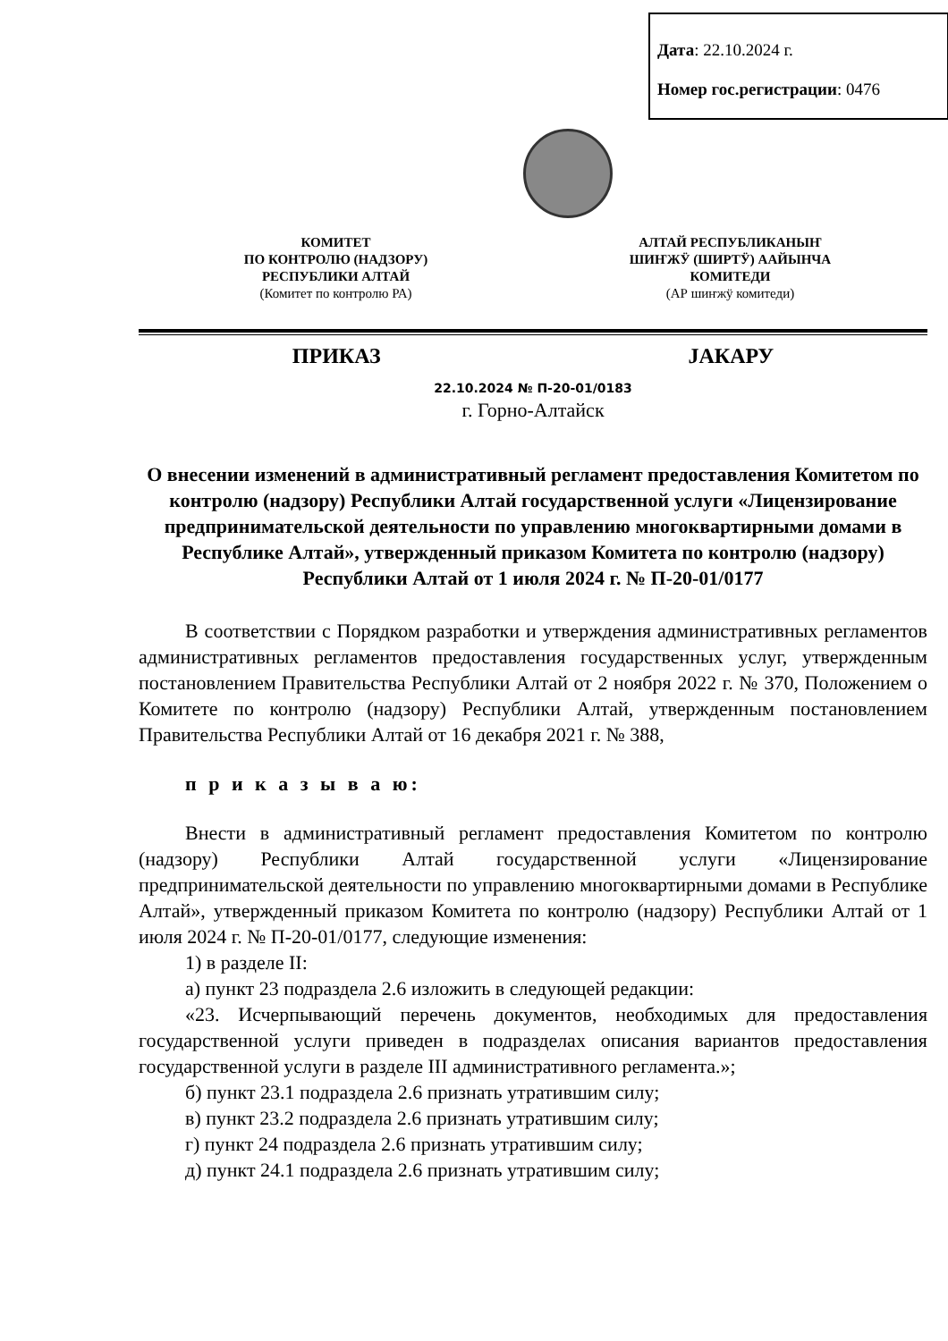Дата: 22.10.2024 г.
Номер гос.регистрации: 0476
КОМИТЕТ
ПО КОНТРОЛЮ (НАДЗОРУ)
РЕСПУБЛИКИ АЛТАЙ
(Комитет по контролю РА)
АЛТАЙ РЕСПУБЛИКАНЫҤ
ШИҤЖӰ (ШИРТӰ) ААЙЫНЧА
КОМИТЕДИ
(АР шиҥжӱ комитеди)
ПРИКАЗ JАКАРУ
22.10.2024 № П-20-01/0183
г. Горно-Алтайск
О внесении изменений в административный регламент предоставления Комитетом по контролю (надзору) Республики Алтай государственной услуги «Лицензирование предпринимательской деятельности по управлению многоквартирными домами в Республике Алтай», утвержденный приказом Комитета по контролю (надзору) Республики Алтай от 1 июля 2024 г. № П-20-01/0177
В соответствии с Порядком разработки и утверждения административных регламентов административных регламентов предоставления государственных услуг, утвержденным постановлением Правительства Республики Алтай от 2 ноября 2022 г. № 370, Положением о Комитете по контролю (надзору) Республики Алтай, утвержденным постановлением Правительства Республики Алтай от 16 декабря 2021 г. № 388,
п р и к а з ы в а ю:
Внести в административный регламент предоставления Комитетом по контролю (надзору) Республики Алтай государственной услуги «Лицензирование предпринимательской деятельности по управлению многоквартирными домами в Республике Алтай», утвержденный приказом Комитета по контролю (надзору) Республики Алтай от 1 июля 2024 г. № П-20-01/0177, следующие изменения:
1) в разделе II:
а) пункт 23 подраздела 2.6 изложить в следующей редакции:
«23. Исчерпывающий перечень документов, необходимых для предоставления государственной услуги приведен в подразделах описания вариантов предоставления государственной услуги в разделе III административного регламента.»;
б) пункт 23.1 подраздела 2.6 признать утратившим силу;
в) пункт 23.2 подраздела 2.6 признать утратившим силу;
г) пункт 24 подраздела 2.6 признать утратившим силу;
д) пункт 24.1 подраздела 2.6 признать утратившим силу;